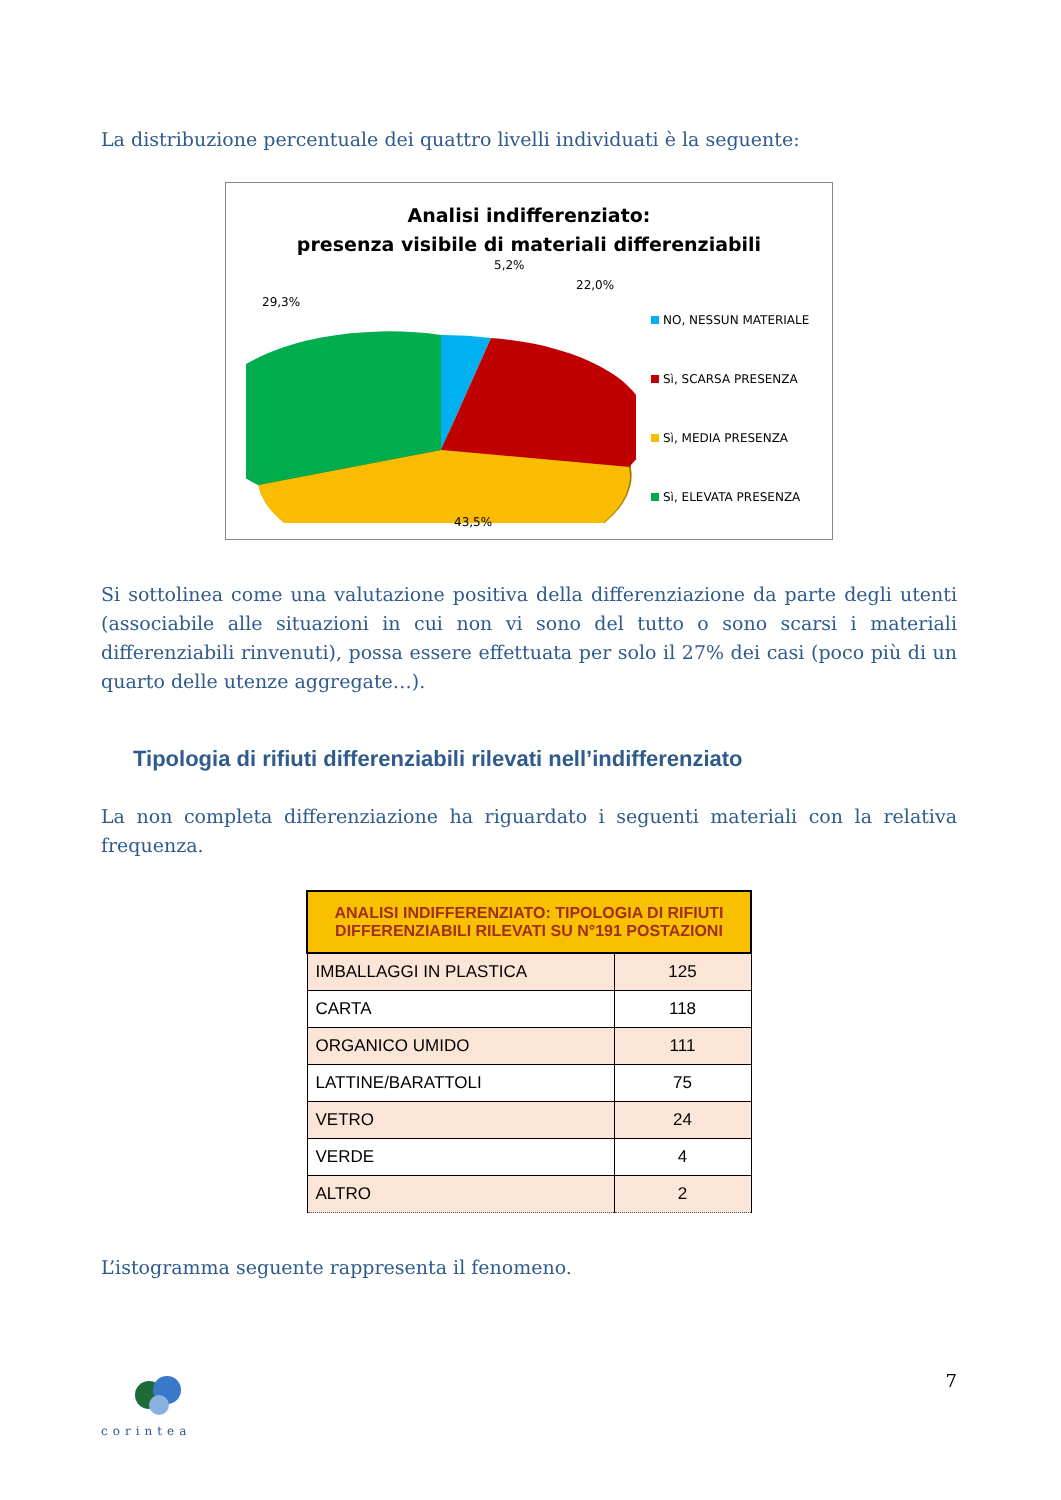La distribuzione percentuale dei quattro livelli individuati è la seguente:
Analisi indifferenziato:
presenza visibile di materiali differenziabili
5,2%
22,0%
29,3%
43,5%
NO, NESSUN MATERIALE
Sì, SCARSA PRESENZA
Sì, MEDIA PRESENZA
Sì, ELEVATA PRESENZA
Si sottolinea come una valutazione positiva della differenziazione da parte degli utenti (associabile alle situazioni in cui non vi sono del tutto o sono scarsi i materiali differenziabili rinvenuti), possa essere effettuata per solo il 27% dei casi (poco più di un quarto delle utenze aggregate…).
Tipologia di rifiuti differenziabili rilevati nell’indifferenziato
La non completa differenziazione ha riguardato i seguenti materiali con la relativa frequenza.
| ANALISI INDIFFERENZIATO: TIPOLOGIA DI RIFIUTI DIFFERENZIABILI RILEVATI SU N°191 POSTAZIONI | |
| --- | --- |
| IMBALLAGGI IN PLASTICA | 125 |
| CARTA | 118 |
| ORGANICO UMIDO | 111 |
| LATTINE/BARATTOLI | 75 |
| VETRO | 24 |
| VERDE | 4 |
| ALTRO | 2 |
L’istogramma seguente rappresenta il fenomeno.
corintea
7